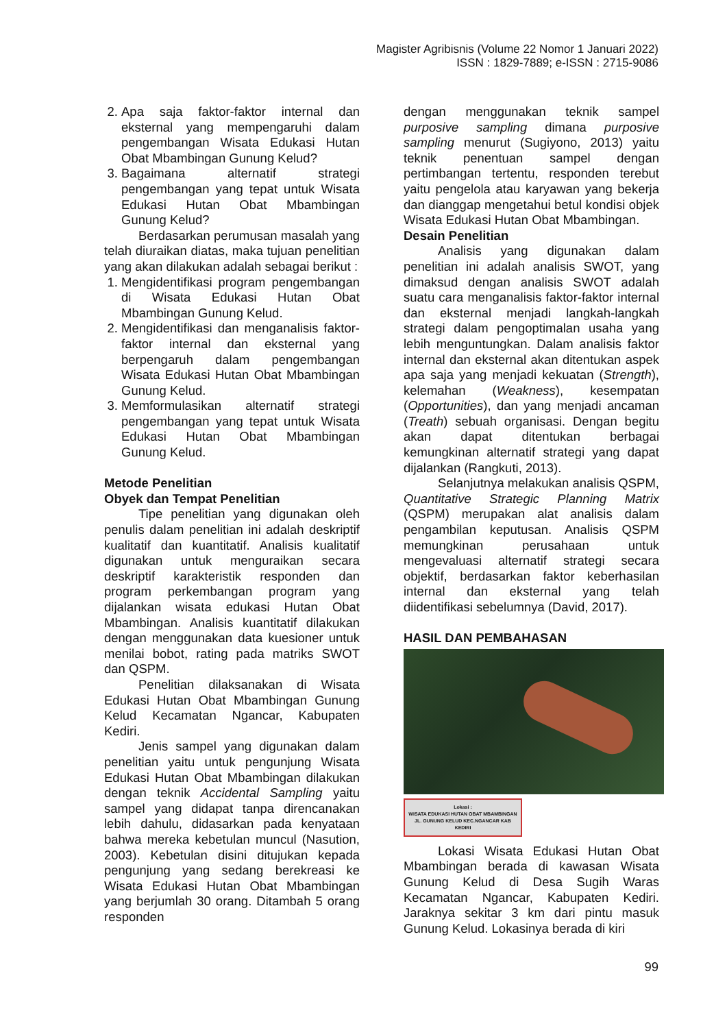Magister Agribisnis (Volume 22 Nomor 1 Januari 2022)
ISSN : 1829-7889; e-ISSN : 2715-9086
2. Apa saja faktor-faktor internal dan eksternal yang mempengaruhi dalam pengembangan Wisata Edukasi Hutan Obat Mbambingan Gunung Kelud?
3. Bagaimana alternatif strategi pengembangan yang tepat untuk Wisata Edukasi Hutan Obat Mbambingan Gunung Kelud?
Berdasarkan perumusan masalah yang telah diuraikan diatas, maka tujuan penelitian yang akan dilakukan adalah sebagai berikut :
1. Mengidentifikasi program pengembangan di Wisata Edukasi Hutan Obat Mbambingan Gunung Kelud.
2. Mengidentifikasi dan menganalisis faktor-faktor internal dan eksternal yang berpengaruh dalam pengembangan Wisata Edukasi Hutan Obat Mbambingan Gunung Kelud.
3. Memformulasikan alternatif strategi pengembangan yang tepat untuk Wisata Edukasi Hutan Obat Mbambingan Gunung Kelud.
Metode Penelitian
Obyek dan Tempat Penelitian
Tipe penelitian yang digunakan oleh penulis dalam penelitian ini adalah deskriptif kualitatif dan kuantitatif. Analisis kualitatif digunakan untuk menguraikan secara deskriptif karakteristik responden dan program perkembangan program yang dijalankan wisata edukasi Hutan Obat Mbambingan. Analisis kuantitatif dilakukan dengan menggunakan data kuesioner untuk menilai bobot, rating pada matriks SWOT dan QSPM.
Penelitian dilaksanakan di Wisata Edukasi Hutan Obat Mbambingan Gunung Kelud Kecamatan Ngancar, Kabupaten Kediri.
Jenis sampel yang digunakan dalam penelitian yaitu untuk pengunjung Wisata Edukasi Hutan Obat Mbambingan dilakukan dengan teknik Accidental Sampling yaitu sampel yang didapat tanpa direncanakan lebih dahulu, didasarkan pada kenyataan bahwa mereka kebetulan muncul (Nasution, 2003). Kebetulan disini ditujukan kepada pengunjung yang sedang berekreasi ke Wisata Edukasi Hutan Obat Mbambingan yang berjumlah 30 orang. Ditambah 5 orang responden
dengan menggunakan teknik sampel purposive sampling dimana purposive sampling menurut (Sugiyono, 2013) yaitu teknik penentuan sampel dengan pertimbangan tertentu, responden terebut yaitu pengelola atau karyawan yang bekerja dan dianggap mengetahui betul kondisi objek Wisata Edukasi Hutan Obat Mbambingan.
Desain Penelitian
Analisis yang digunakan dalam penelitian ini adalah analisis SWOT, yang dimaksud dengan analisis SWOT adalah suatu cara menganalisis faktor-faktor internal dan eksternal menjadi langkah-langkah strategi dalam pengoptimalan usaha yang lebih menguntungkan. Dalam analisis faktor internal dan eksternal akan ditentukan aspek apa saja yang menjadi kekuatan (Strength), kelemahan (Weakness), kesempatan (Opportunities), dan yang menjadi ancaman (Treath) sebuah organisasi. Dengan begitu akan dapat ditentukan berbagai kemungkinan alternatif strategi yang dapat dijalankan (Rangkuti, 2013).
Selanjutnya melakukan analisis QSPM, Quantitative Strategic Planning Matrix (QSPM) merupakan alat analisis dalam pengambilan keputusan. Analisis QSPM memungkinan perusahaan untuk mengevaluasi alternatif strategi secara objektif, berdasarkan faktor keberhasilan internal dan eksternal yang telah diidentifikasi sebelumnya (David, 2017).
HASIL DAN PEMBAHASAN
Lokasi :
WISATA EDUKASI HUTAN OBAT MBAMBINGAN
JL. GUNUNG KELUD KEC.NGANCAR KAB KEDIRI
Lokasi Wisata Edukasi Hutan Obat Mbambingan berada di kawasan Wisata Gunung Kelud di Desa Sugih Waras Kecamatan Ngancar, Kabupaten Kediri. Jaraknya sekitar 3 km dari pintu masuk Gunung Kelud. Lokasinya berada di kiri
99